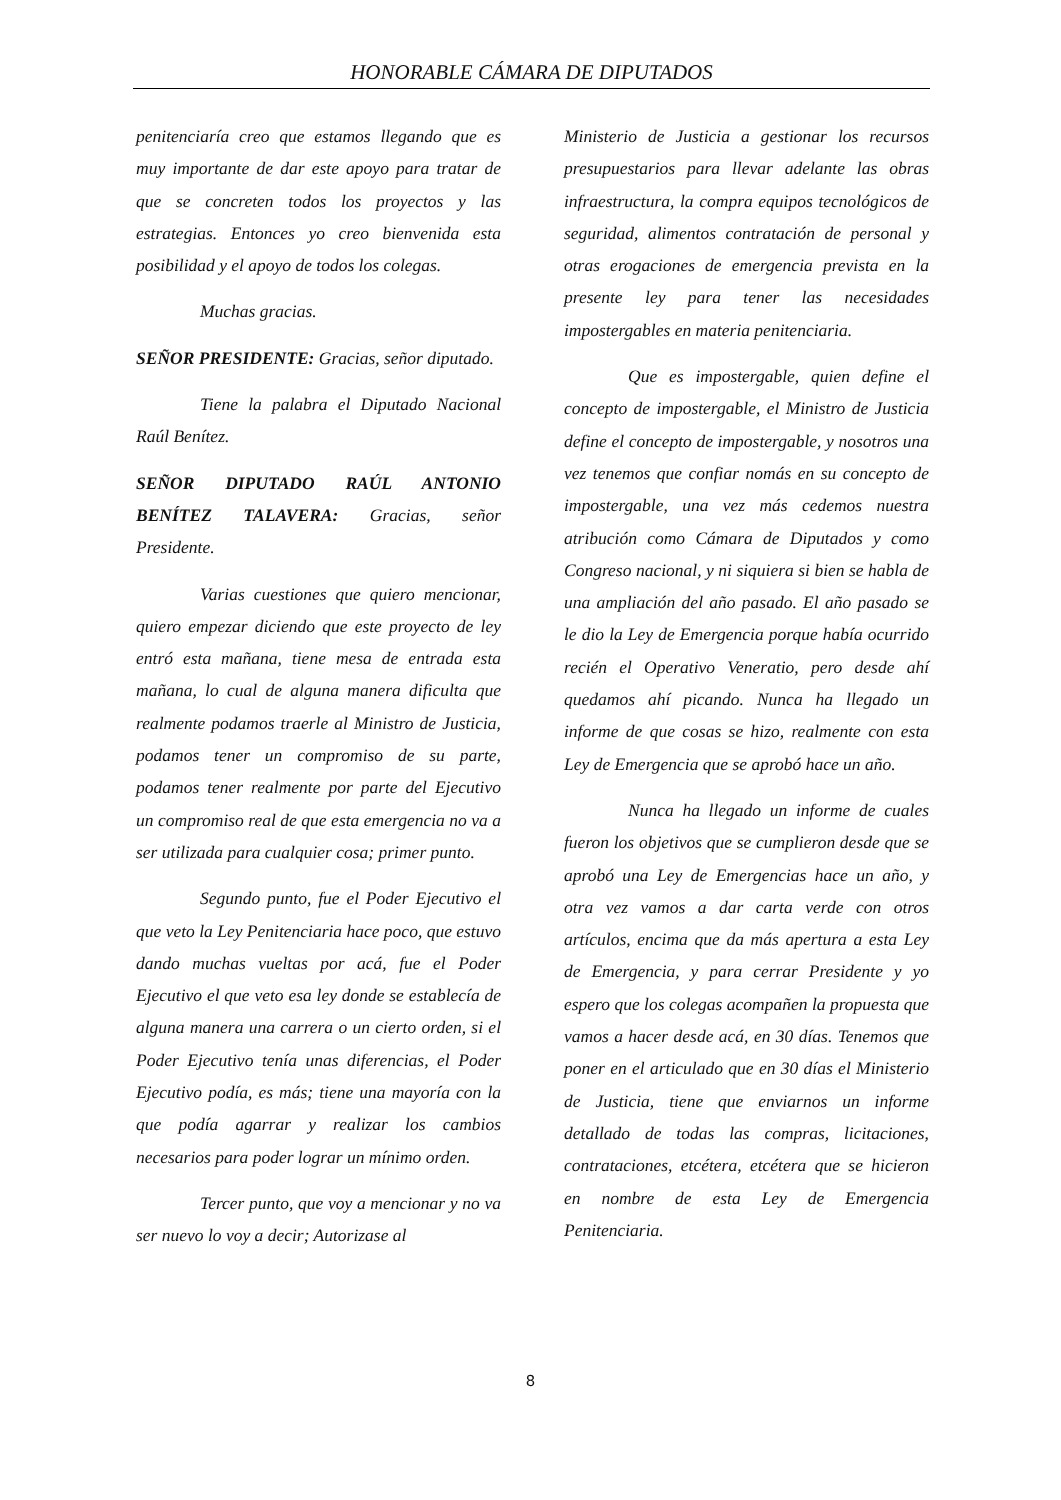HONORABLE CÁMARA DE DIPUTADOS
penitenciaría creo que estamos llegando que es muy importante de dar este apoyo para tratar de que se concreten todos los proyectos y las estrategias. Entonces yo creo bienvenida esta posibilidad y el apoyo de todos los colegas.
Muchas gracias.
SEÑOR PRESIDENTE: Gracias, señor diputado.
Tiene la palabra el Diputado Nacional Raúl Benítez.
SEÑOR DIPUTADO RAÚL ANTONIO BENÍTEZ TALAVERA: Gracias, señor Presidente.
Varias cuestiones que quiero mencionar, quiero empezar diciendo que este proyecto de ley entró esta mañana, tiene mesa de entrada esta mañana, lo cual de alguna manera dificulta que realmente podamos traerle al Ministro de Justicia, podamos tener un compromiso de su parte, podamos tener realmente por parte del Ejecutivo un compromiso real de que esta emergencia no va a ser utilizada para cualquier cosa; primer punto.
Segundo punto, fue el Poder Ejecutivo el que veto la Ley Penitenciaria hace poco, que estuvo dando muchas vueltas por acá, fue el Poder Ejecutivo el que veto esa ley donde se establecía de alguna manera una carrera o un cierto orden, si el Poder Ejecutivo tenía unas diferencias, el Poder Ejecutivo podía, es más; tiene una mayoría con la que podía agarrar y realizar los cambios necesarios para poder lograr un mínimo orden.
Tercer punto, que voy a mencionar y no va ser nuevo lo voy a decir; Autorizase al
Ministerio de Justicia a gestionar los recursos presupuestarios para llevar adelante las obras infraestructura, la compra equipos tecnológicos de seguridad, alimentos contratación de personal y otras erogaciones de emergencia prevista en la presente ley para tener las necesidades impostergables en materia penitenciaria.
Que es impostergable, quien define el concepto de impostergable, el Ministro de Justicia define el concepto de impostergable, y nosotros una vez tenemos que confiar nomás en su concepto de impostergable, una vez más cedemos nuestra atribución como Cámara de Diputados y como Congreso nacional, y ni siquiera si bien se habla de una ampliación del año pasado. El año pasado se le dio la Ley de Emergencia porque había ocurrido recién el Operativo Veneratio, pero desde ahí quedamos ahí picando. Nunca ha llegado un informe de que cosas se hizo, realmente con esta Ley de Emergencia que se aprobó hace un año.
Nunca ha llegado un informe de cuales fueron los objetivos que se cumplieron desde que se aprobó una Ley de Emergencias hace un año, y otra vez vamos a dar carta verde con otros artículos, encima que da más apertura a esta Ley de Emergencia, y para cerrar Presidente y yo espero que los colegas acompañen la propuesta que vamos a hacer desde acá, en 30 días. Tenemos que poner en el articulado que en 30 días el Ministerio de Justicia, tiene que enviarnos un informe detallado de todas las compras, licitaciones, contrataciones, etcétera, etcétera que se hicieron en nombre de esta Ley de Emergencia Penitenciaria.
8